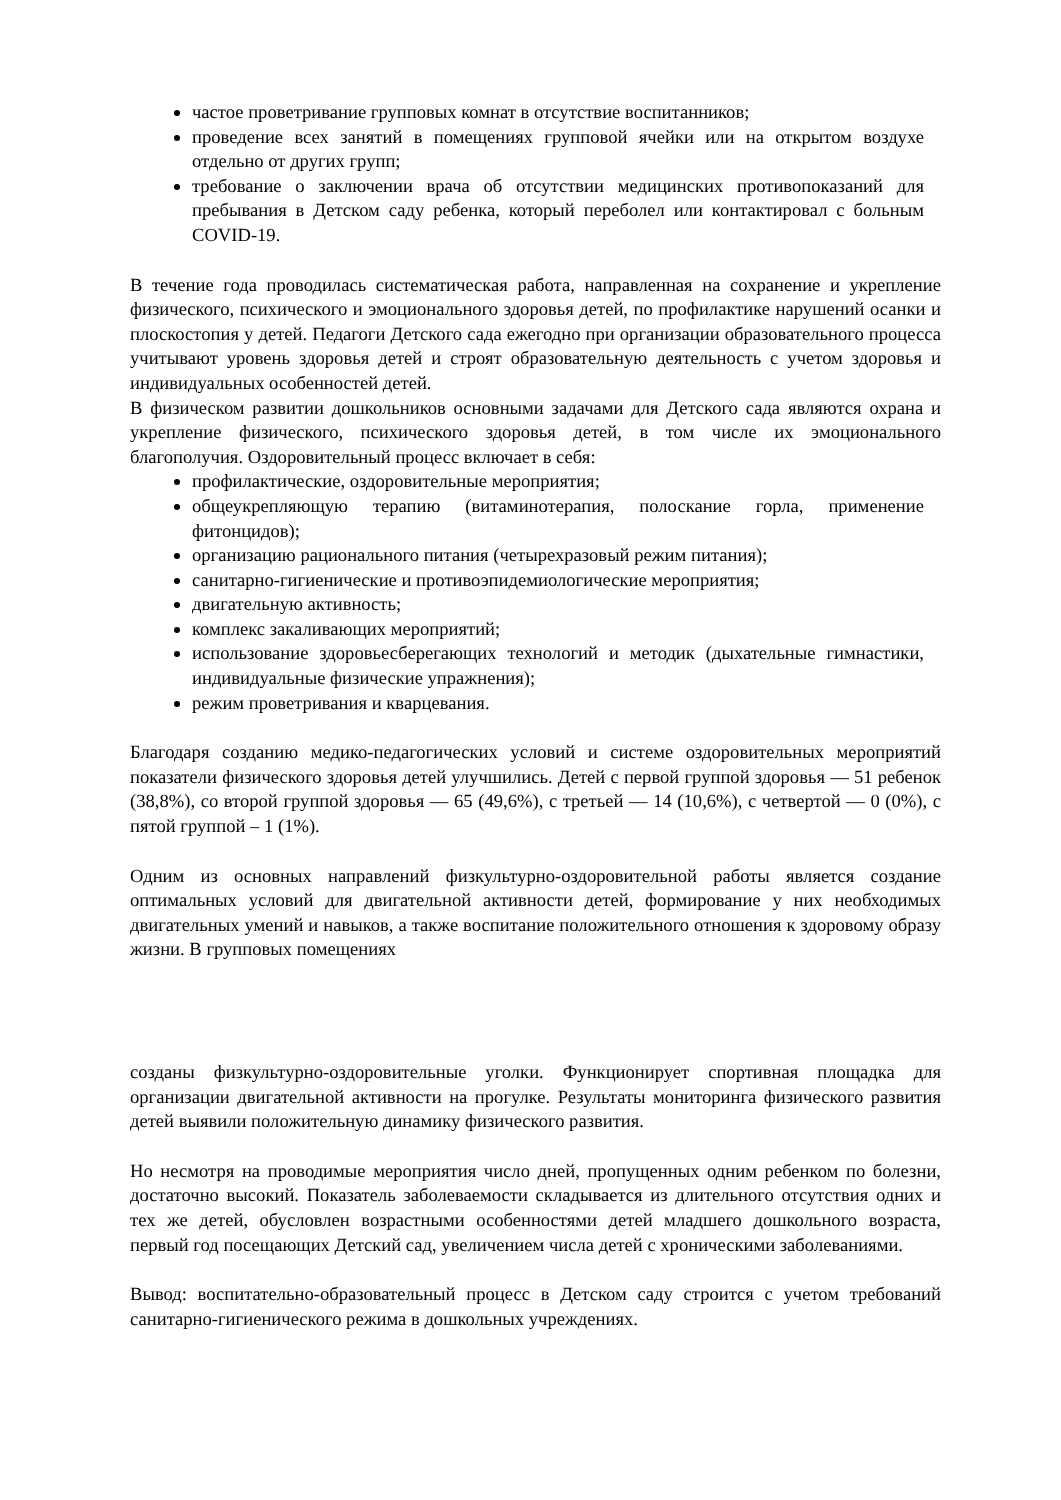частое проветривание групповых комнат в отсутствие воспитанников;
проведение всех занятий в помещениях групповой ячейки или на открытом воздухе отдельно от других групп;
требование о заключении врача об отсутствии медицинских противопоказаний для пребывания в Детском саду ребенка, который переболел или контактировал с больным COVID-19.
В течение года проводилась систематическая работа, направленная на сохранение и укрепление физического, психического и эмоционального здоровья детей, по профилактике нарушений осанки и плоскостопия у детей. Педагоги Детского сада ежегодно при организации образовательного процесса учитывают уровень здоровья детей и строят образовательную деятельность с учетом здоровья и индивидуальных особенностей детей.
В физическом развитии дошкольников основными задачами для Детского сада являются охрана и укрепление физического, психического здоровья детей, в том числе их эмоционального благополучия. Оздоровительный процесс включает в себя:
профилактические, оздоровительные мероприятия;
общеукрепляющую терапию (витаминотерапия, полоскание горла, применение фитонцидов);
организацию рационального питания (четырехразовый режим питания);
санитарно-гигиенические и противоэпидемиологические мероприятия;
двигательную активность;
комплекс закаливающих мероприятий;
использование здоровьесберегающих технологий и методик (дыхательные гимнастики, индивидуальные физические упражнения);
режим проветривания и кварцевания.
Благодаря созданию медико-педагогических условий и системе оздоровительных мероприятий показатели физического здоровья детей улучшились. Детей с первой группой здоровья — 51 ребенок (38,8%), со второй группой здоровья — 65 (49,6%), с третьей — 14 (10,6%), с четвертой — 0 (0%), с пятой группой – 1 (1%).
Одним из основных направлений физкультурно-оздоровительной работы является создание оптимальных условий для двигательной активности детей, формирование у них необходимых двигательных умений и навыков, а также воспитание положительного отношения к здоровому образу жизни. В групповых помещениях
созданы физкультурно-оздоровительные уголки. Функционирует спортивная площадка для организации двигательной активности на прогулке. Результаты мониторинга физического развития детей выявили положительную динамику физического развития.
Но несмотря на проводимые мероприятия число дней, пропущенных одним ребенком по болезни, достаточно высокий. Показатель заболеваемости складывается из длительного отсутствия одних и тех же детей, обусловлен возрастными особенностями детей младшего дошкольного возраста, первый год посещающих Детский сад, увеличением числа детей с хроническими заболеваниями.
Вывод: воспитательно-образовательный процесс в Детском саду строится с учетом требований санитарно-гигиенического режима в дошкольных учреждениях.